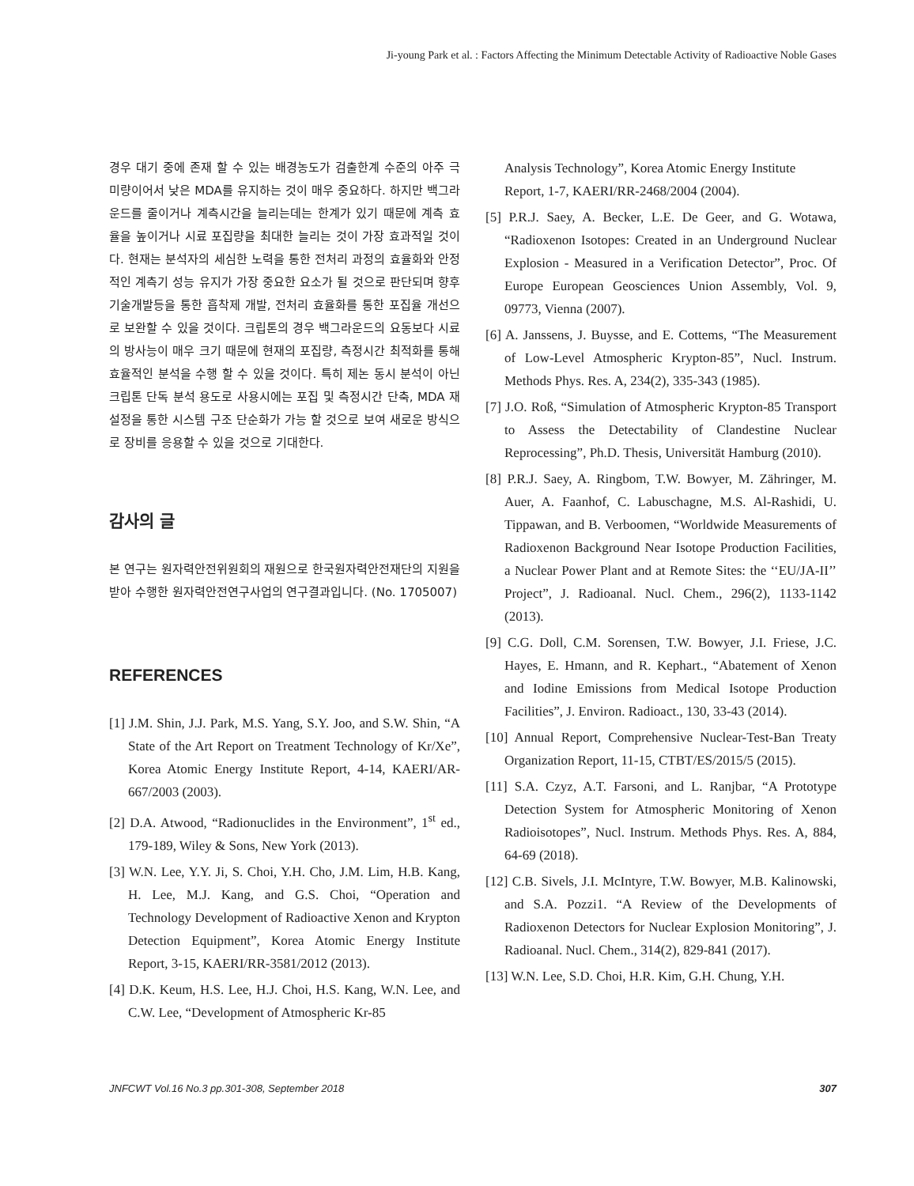Ji-young Park et al. : Factors Affecting the Minimum Detectable Activity of Radioactive Noble Gases
경우 대기 중에 존재 할 수 있는 배경농도가 검출한계 수준의 아주 극미량이어서 낮은 MDA를 유지하는 것이 매우 중요하다. 하지만 백그라운드를 줄이거나 계측시간을 늘리는데는 한계가 있기 때문에 계측 효율을 높이거나 시료 포집량을 최대한 늘리는 것이 가장 효과적일 것이다. 현재는 분석자의 세심한 노력을 통한 전처리 과정의 효율화와 안정적인 계측기 성능 유지가 가장 중요한 요소가 될 것으로 판단되며 향후 기술개발등을 통한 흡착제 개발, 전처리 효율화를 통한 포집율 개선으로 보완할 수 있을 것이다. 크립톤의 경우 백그라운드의 요동보다 시료의 방사능이 매우 크기 때문에 현재의 포집량, 측정시간 최적화를 통해 효율적인 분석을 수행 할 수 있을 것이다. 특히 제논 동시 분석이 아닌 크립톤 단독 분석 용도로 사용시에는 포집 및 측정시간 단축, MDA 재설정을 통한 시스템 구조 단순화가 가능 할 것으로 보여 새로운 방식으로 장비를 응용할 수 있을 것으로 기대한다.
감사의 글
본 연구는 원자력안전위원회의 재원으로 한국원자력안전재단의 지원을 받아 수행한 원자력안전연구사업의 연구결과입니다. (No. 1705007)
REFERENCES
[1] J.M. Shin, J.J. Park, M.S. Yang, S.Y. Joo, and S.W. Shin, “A State of the Art Report on Treatment Technology of Kr/Xe”, Korea Atomic Energy Institute Report, 4-14, KAERI/AR-667/2003 (2003).
[2] D.A. Atwood, “Radionuclides in the Environment”, 1<sup>st</sup> ed., 179-189, Wiley & Sons, New York (2013).
[3] W.N. Lee, Y.Y. Ji, S. Choi, Y.H. Cho, J.M. Lim, H.B. Kang, H. Lee, M.J. Kang, and G.S. Choi, “Operation and Technology Development of Radioactive Xenon and Krypton Detection Equipment”, Korea Atomic Energy Institute Report, 3-15, KAERI/RR-3581/2012 (2013).
[4] D.K. Keum, H.S. Lee, H.J. Choi, H.S. Kang, W.N. Lee, and C.W. Lee, “Development of Atmospheric Kr-85
Analysis Technology”, Korea Atomic Energy Institute Report, 1-7, KAERI/RR-2468/2004 (2004).
[5] P.R.J. Saey, A. Becker, L.E. De Geer, and G. Wotawa, “Radioxenon Isotopes: Created in an Underground Nuclear Explosion - Measured in a Verification Detector”, Proc. Of Europe European Geosciences Union Assembly, Vol. 9, 09773, Vienna (2007).
[6] A. Janssens, J. Buysse, and E. Cottems, “The Measurement of Low-Level Atmospheric Krypton-85”, Nucl. Instrum. Methods Phys. Res. A, 234(2), 335-343 (1985).
[7] J.O. Roß, “Simulation of Atmospheric Krypton-85 Transport to Assess the Detectability of Clandestine Nuclear Reprocessing”, Ph.D. Thesis, Universität Hamburg (2010).
[8] P.R.J. Saey, A. Ringbom, T.W. Bowyer, M. Zähringer, M. Auer, A. Faanhof, C. Labuschagne, M.S. Al-Rashidi, U. Tippawan, and B. Verboomen, “Worldwide Measurements of Radioxenon Background Near Isotope Production Facilities, a Nuclear Power Plant and at Remote Sites: the ‘‘EU/JA-II’’ Project”, J. Radioanal. Nucl. Chem., 296(2), 1133-1142 (2013).
[9] C.G. Doll, C.M. Sorensen, T.W. Bowyer, J.I. Friese, J.C. Hayes, E. Hmann, and R. Kephart., “Abatement of Xenon and Iodine Emissions from Medical Isotope Production Facilities”, J. Environ. Radioact., 130, 33-43 (2014).
[10] Annual Report, Comprehensive Nuclear-Test-Ban Treaty Organization Report, 11-15, CTBT/ES/2015/5 (2015).
[11] S.A. Czyz, A.T. Farsoni, and L. Ranjbar, “A Prototype Detection System for Atmospheric Monitoring of Xenon Radioisotopes”, Nucl. Instrum. Methods Phys. Res. A, 884, 64-69 (2018).
[12] C.B. Sivels, J.I. McIntyre, T.W. Bowyer, M.B. Kalinowski, and S.A. Pozzi1. “A Review of the Developments of Radioxenon Detectors for Nuclear Explosion Monitoring”, J. Radioanal. Nucl. Chem., 314(2), 829-841 (2017).
[13] W.N. Lee, S.D. Choi, H.R. Kim, G.H. Chung, Y.H.
JNFCWT Vol.16 No.3 pp.301-308, September 2018 307